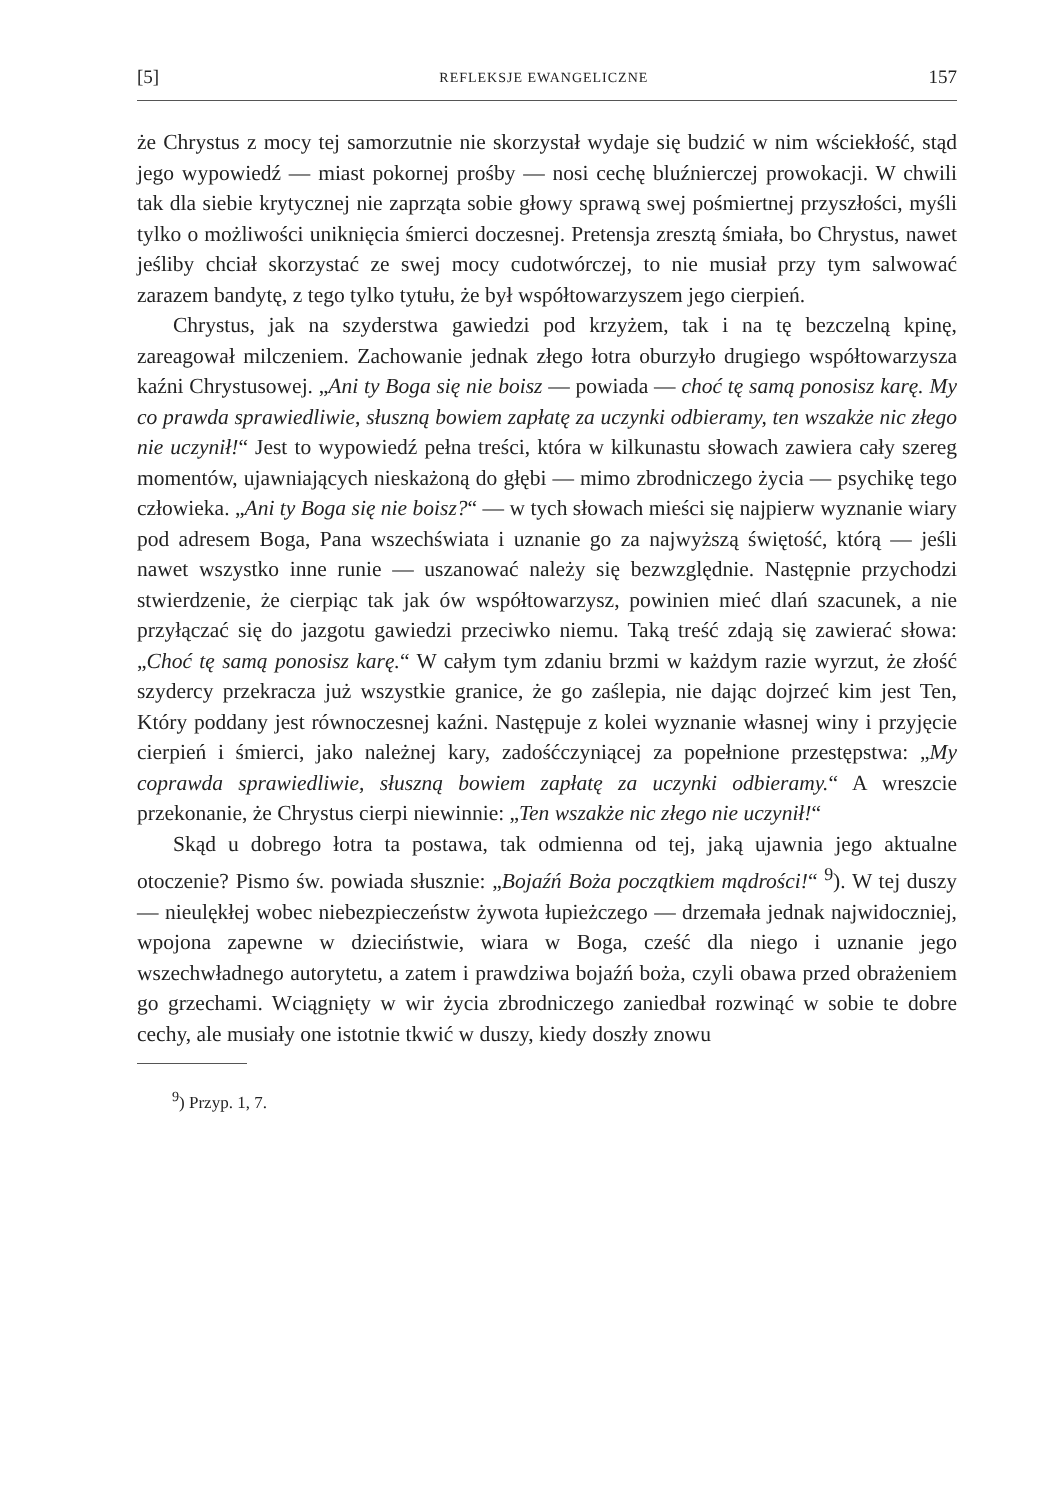[5] REFLEKSJE EWANGELICZNE 157
że Chrystus z mocy tej samorzutnie nie skorzystał wydaje się budzić w nim wściekłość, stąd jego wypowiedź — miast pokornej prośby — nosi cechę bluźnierczej prowokacji. W chwili tak dla siebie krytycznej nie zaprząta sobie głowy sprawą swej pośmiertnej przyszłości, myśli tylko o możliwości uniknięcia śmierci doczesnej. Pretensja zresztą śmiała, bo Chrystus, nawet jeśliby chciał skorzystać ze swej mocy cudotwórczej, to nie musiał przy tym salwować zarazem bandytę, z tego tylko tytułu, że był współtowarzyszem jego cierpień.
Chrystus, jak na szyderstwa gawiedzi pod krzyżem, tak i na tę bezczelną kpinę, zareagował milczeniem. Zachowanie jednak złego łotra oburzyło drugiego współtowarzysza kaźni Chrystusowej. „Ani ty Boga się nie boisz — powiada — choć tę samą ponosisz karę. My co prawda sprawiedliwie, słuszną bowiem zapłatę za uczynki odbieramy, ten wszakże nic złego nie uczynił!“ Jest to wypowiedź pełna treści, która w kilkunastu słowach zawiera cały szereg momentów, ujawniających nieskażoną do głębi — mimo zbrodniczego życia — psychikę tego człowieka. „Ani ty Boga się nie boisz?“ — w tych słowach mieści się najpierw wyznanie wiary pod adresem Boga, Pana wszechświata i uznanie go za najwyższą świętość, którą — jeśli nawet wszystko inne runie — uszanować należy się bezwzględnie. Następnie przychodzi stwierdzenie, że cierpiąc tak jak ów współtowarzysz, powinien mieć dlań szacunek, a nie przyłączać się do jazgotu gawiedzi przeciwko niemu. Taką treść zdają się zawierać słowa: „Choć tę samą ponosisz karę.“ W całym tym zdaniu brzmi w każdym razie wyrzut, że złość szydercy przekracza już wszystkie granice, że go zaślepia, nie dając dojrzeć kim jest Ten, Który poddany jest równoczesnej kaźni. Następuje z kolei wyznanie własnej winy i przyjęcie cierpień i śmierci, jako należnej kary, zadośćczyniącej za popełnione przestępstwa: „My coprawda sprawiedliwie, słuszną bowiem zapłatę za uczynki odbieramy.“ A wreszcie przekonanie, że Chrystus cierpi niewinnie: „Ten wszakże nic złego nie uczynił!“
Skąd u dobrego łotra ta postawa, tak odmienna od tej, jaką ujawnia jego aktualne otoczenie? Pismo św. powiada słusznie: „Bojaźń Boża początkiem mądrości!“ <sup>9</sup>). W tej duszy — nieulękłej wobec niebezpieczeństw żywota łupieżczego — drzemała jednak najwidoczniej, wpojona zapewne w dzieciństwie, wiara w Boga, cześć dla niego i uznanie jego wszechwładnego autorytetu, a zatem i prawdziwa bojaźń boża, czyli obawa przed obrażeniem go grzechami. Wciągnięty w wir życia zbrodniczego zaniedbał rozwinąć w sobie te dobre cechy, ale musiały one istotnie tkwić w duszy, kiedy doszły znowu
<sup>9</sup>) Przyp. 1, 7.